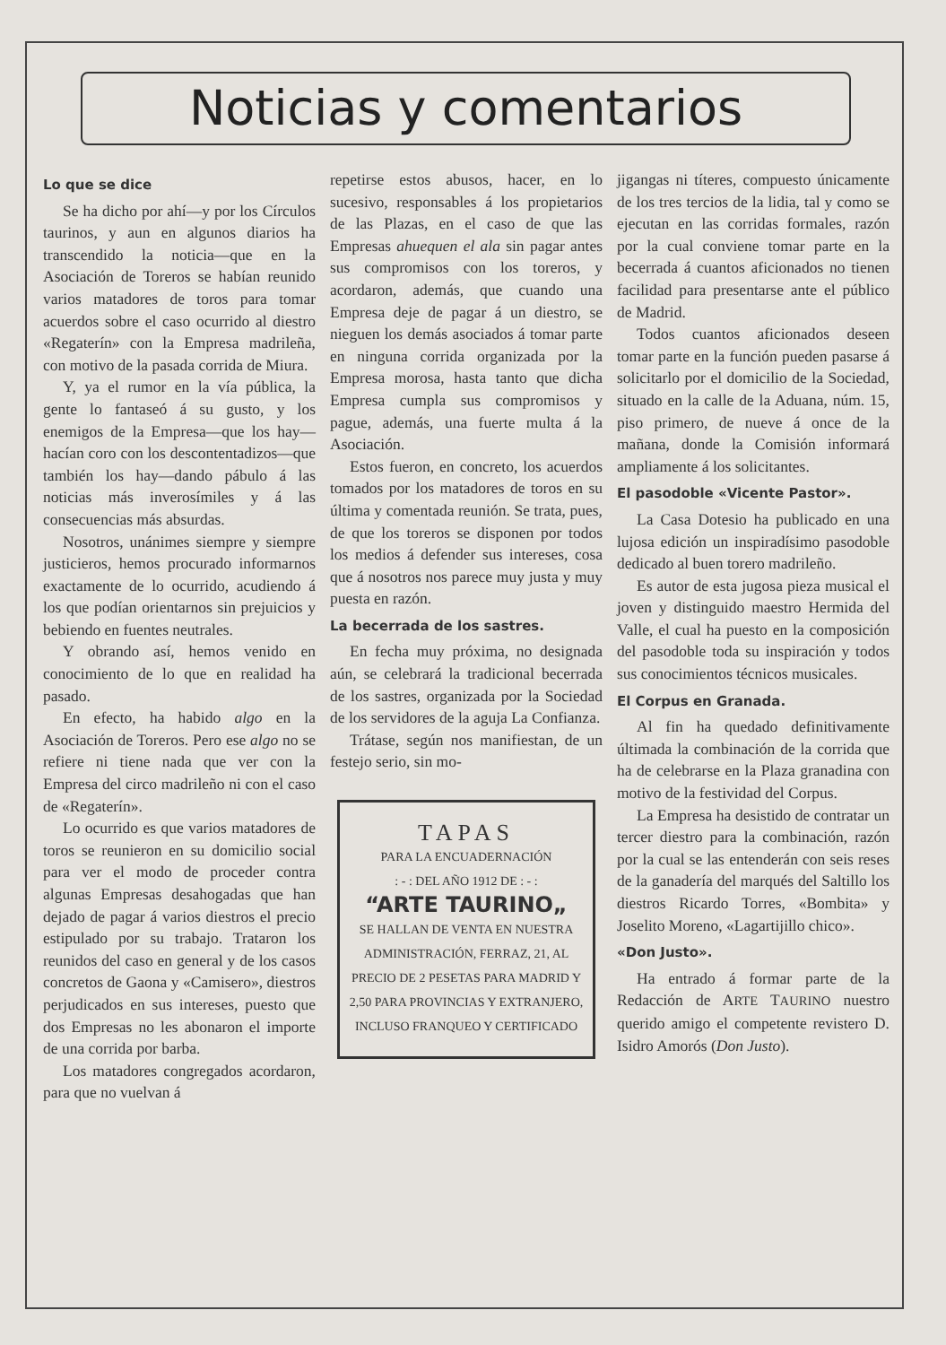Noticias y comentarios
Lo que se dice
Se ha dicho por ahí—y por los Círculos taurinos, y aun en algunos diarios ha transcendido la noticia—que en la Asociación de Toreros se habían reunido varios matadores de toros para tomar acuerdos sobre el caso ocurrido al diestro «Regaterín» con la Empresa madrileña, con motivo de la pasada corrida de Miura.
Y, ya el rumor en la vía pública, la gente lo fantaseó á su gusto, y los enemigos de la Empresa—que los hay—hacían coro con los descontentadizos—que también los hay—dando pábulo á las noticias más inverosímiles y á las consecuencias más absurdas.
Nosotros, unánimes siempre y siempre justicieros, hemos procurado informarnos exactamente de lo ocurrido, acudiendo á los que podían orientarnos sin prejuicios y bebiendo en fuentes neutrales.
Y obrando así, hemos venido en conocimiento de lo que en realidad ha pasado.
En efecto, ha habido algo en la Asociación de Toreros. Pero ese algo no se refiere ni tiene nada que ver con la Empresa del circo madrileño ni con el caso de «Regaterín».
Lo ocurrido es que varios matadores de toros se reunieron en su domicilio social para ver el modo de proceder contra algunas Empresas desahogadas que han dejado de pagar á varios diestros el precio estipulado por su trabajo. Trataron los reunidos del caso en general y de los casos concretos de Gaona y «Camisero», diestros perjudicados en sus intereses, puesto que dos Empresas no les abonaron el importe de una corrida por barba.
Los matadores congregados acordaron, para que no vuelvan á
repetirse estos abusos, hacer, en lo sucesivo, responsables á los propietarios de las Plazas, en el caso de que las Empresas ahuequen el ala sin pagar antes sus compromisos con los toreros, y acordaron, además, que cuando una Empresa deje de pagar á un diestro, se nieguen los demás asociados á tomar parte en ninguna corrida organizada por la Empresa morosa, hasta tanto que dicha Empresa cumpla sus compromisos y pague, además, una fuerte multa á la Asociación.
Estos fueron, en concreto, los acuerdos tomados por los matadores de toros en su última y comentada reunión. Se trata, pues, de que los toreros se disponen por todos los medios á defender sus intereses, cosa que á nosotros nos parece muy justa y muy puesta en razón.
La becerrada de los sastres.
En fecha muy próxima, no designada aún, se celebrará la tradicional becerrada de los sastres, organizada por la Sociedad de los servidores de la aguja La Confianza.
Trátase, según nos manifiestan, de un festejo serio, sin mo-
TAPAS
PARA LA ENCUADERNACIÓN
: - : DEL AÑO 1912 DE : - :
“ARTE TAURINO„
SE HALLAN DE VENTA EN NUESTRA ADMINISTRACIÓN, FERRAZ, 21, AL PRECIO DE 2 PESETAS PARA MADRID Y 2,50 PARA PROVINCIAS Y EXTRANJERO, INCLUSO FRANQUEO Y CERTIFICADO
jigangas ni títeres, compuesto únicamente de los tres tercios de la lidia, tal y como se ejecutan en las corridas formales, razón por la cual conviene tomar parte en la becerrada á cuantos aficionados no tienen facilidad para presentarse ante el público de Madrid.
Todos cuantos aficionados deseen tomar parte en la función pueden pasarse á solicitarlo por el domicilio de la Sociedad, situado en la calle de la Aduana, núm. 15, piso primero, de nueve á once de la mañana, donde la Comisión informará ampliamente á los solicitantes.
El pasodoble «Vicente Pastor».
La Casa Dotesio ha publicado en una lujosa edición un inspiradísimo pasodoble dedicado al buen torero madrileño.
Es autor de esta jugosa pieza musical el joven y distinguido maestro Hermida del Valle, el cual ha puesto en la composición del pasodoble toda su inspiración y todos sus conocimientos técnicos musicales.
El Corpus en Granada.
Al fin ha quedado definitivamente últimada la combinación de la corrida que ha de celebrarse en la Plaza granadina con motivo de la festividad del Corpus.
La Empresa ha desistido de contratar un tercer diestro para la combinación, razón por la cual se las entenderán con seis reses de la ganadería del marqués del Saltillo los diestros Ricardo Torres, «Bombita» y Joselito Moreno, «Lagartijillo chico».
«Don Justo».
Ha entrado á formar parte de la Redacción de ARTE TAURINO nuestro querido amigo el competente revistero D. Isidro Amorós (Don Justo).